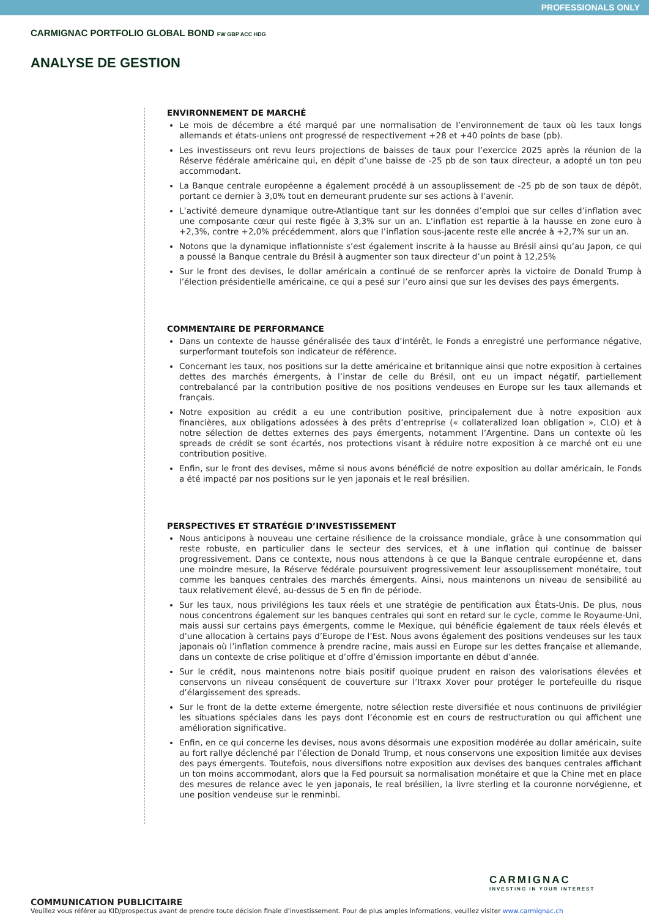PROFESSIONALS ONLY
CARMIGNAC PORTFOLIO GLOBAL BOND FW GBP ACC HDG
ANALYSE DE GESTION
ENVIRONNEMENT DE MARCHÉ
Le mois de décembre a été marqué par une normalisation de l’environnement de taux où les taux longs allemands et états-uniens ont progressé de respectivement +28 et +40 points de base (pb).
Les investisseurs ont revu leurs projections de baisses de taux pour l’exercice 2025 après la réunion de la Réserve fédérale américaine qui, en dépit d’une baisse de -25 pb de son taux directeur, a adopté un ton peu accommodant.
La Banque centrale européenne a également procédé à un assouplissement de -25 pb de son taux de dépôt, portant ce dernier à 3,0% tout en demeurant prudente sur ses actions à l’avenir.
L’activité demeure dynamique outre-Atlantique tant sur les données d’emploi que sur celles d’inflation avec une composante cœur qui reste figée à 3,3% sur un an. L’inflation est repartie à la hausse en zone euro à +2,3%, contre +2,0% précédemment, alors que l’inflation sous-jacente reste elle ancrée à +2,7% sur un an.
Notons que la dynamique inflationniste s’est également inscrite à la hausse au Brésil ainsi qu’au Japon, ce qui a poussé la Banque centrale du Brésil à augmenter son taux directeur d’un point à 12,25%
Sur le front des devises, le dollar américain a continué de se renforcer après la victoire de Donald Trump à l’élection présidentielle américaine, ce qui a pesé sur l’euro ainsi que sur les devises des pays émergents.
COMMENTAIRE DE PERFORMANCE
Dans un contexte de hausse généralisée des taux d’intérêt, le Fonds a enregistré une performance négative, surperformant toutefois son indicateur de référence.
Concernant les taux, nos positions sur la dette américaine et britannique ainsi que notre exposition à certaines dettes des marchés émergents, à l’instar de celle du Brésil, ont eu un impact négatif, partiellement contrebalancé par la contribution positive de nos positions vendeuses en Europe sur les taux allemands et français.
Notre exposition au crédit a eu une contribution positive, principalement due à notre exposition aux financières, aux obligations adossées à des prêts d’entreprise (« collateralized loan obligation », CLO) et à notre sélection de dettes externes des pays émergents, notamment l’Argentine. Dans un contexte où les spreads de crédit se sont écartés, nos protections visant à réduire notre exposition à ce marché ont eu une contribution positive.
Enfin, sur le front des devises, même si nous avons bénéficié de notre exposition au dollar américain, le Fonds a été impacté par nos positions sur le yen japonais et le real brésilien.
PERSPECTIVES ET STRATÉGIE D’INVESTISSEMENT
Nous anticipons à nouveau une certaine résilience de la croissance mondiale, grâce à une consommation qui reste robuste, en particulier dans le secteur des services, et à une inflation qui continue de baisser progressivement. Dans ce contexte, nous nous attendons à ce que la Banque centrale européenne et, dans une moindre mesure, la Réserve fédérale poursuivent progressivement leur assouplissement monétaire, tout comme les banques centrales des marchés émergents. Ainsi, nous maintenons un niveau de sensibilité au taux relativement élevé, au-dessus de 5 en fin de période.
Sur les taux, nous privilégions les taux réels et une stratégie de pentification aux États-Unis. De plus, nous nous concentrons également sur les banques centrales qui sont en retard sur le cycle, comme le Royaume-Uni, mais aussi sur certains pays émergents, comme le Mexique, qui bénéficie également de taux réels élevés et d’une allocation à certains pays d’Europe de l’Est. Nous avons également des positions vendeuses sur les taux japonais où l’inflation commence à prendre racine, mais aussi en Europe sur les dettes française et allemande, dans un contexte de crise politique et d’offre d’émission importante en début d’année.
Sur le crédit, nous maintenons notre biais positif quoique prudent en raison des valorisations élevées et conservons un niveau conséquent de couverture sur l’Itraxx Xover pour protéger le portefeuille du risque d’élargissement des spreads.
Sur le front de la dette externe émergente, notre sélection reste diversifiée et nous continuons de privilégier les situations spéciales dans les pays dont l’économie est en cours de restructuration ou qui affichent une amélioration significative.
Enfin, en ce qui concerne les devises, nous avons désormais une exposition modérée au dollar américain, suite au fort rallye déclenché par l’élection de Donald Trump, et nous conservons une exposition limitée aux devises des pays émergents. Toutefois, nous diversifions notre exposition aux devises des banques centrales affichant un ton moins accommodant, alors que la Fed poursuit sa normalisation monétaire et que la Chine met en place des mesures de relance avec le yen japonais, le real brésilien, la livre sterling et la couronne norvégienne, et une position vendeuse sur le renminbi.
CARMIGNAC
INVESTING IN YOUR INTEREST
COMMUNICATION PUBLICITAIRE
Veuillez vous référer au KID/prospectus avant de prendre toute décision finale d’investissement. Pour de plus amples informations, veuillez visiter www.carmignac.ch